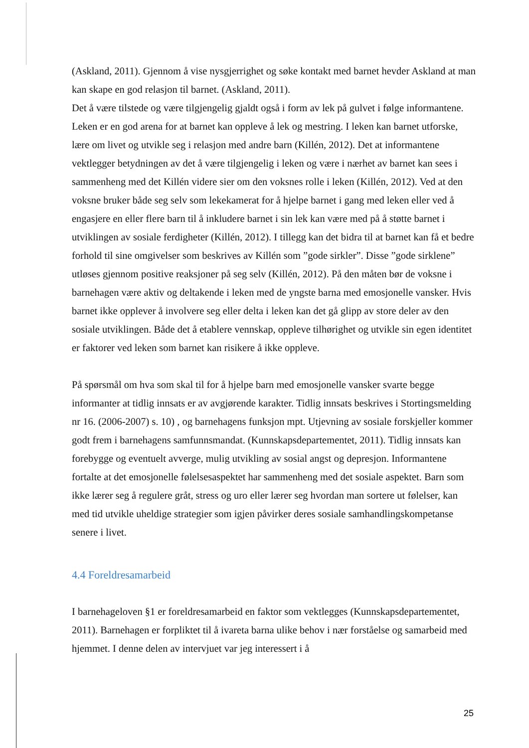(Askland, 2011). Gjennom å vise nysgjerrighet og søke kontakt med barnet hevder Askland at man kan skape en god relasjon til barnet. (Askland, 2011).
Det å være tilstede og være tilgjengelig gjaldt også i form av lek på gulvet i følge informantene. Leken er en god arena for at barnet kan oppleve å lek og mestring. I leken kan barnet utforske, lære om livet og utvikle seg i relasjon med andre barn (Killén, 2012). Det at informantene vektlegger betydningen av det å være tilgjengelig i leken og være i nærhet av barnet kan sees i sammenheng med det Killén videre sier om den voksnes rolle i leken (Killén, 2012). Ved at den voksne bruker både seg selv som lekekamerat for å hjelpe barnet i gang med leken eller ved å engasjere en eller flere barn til å inkludere barnet i sin lek kan være med på å støtte barnet i utviklingen av sosiale ferdigheter (Killén, 2012). I tillegg kan det bidra til at barnet kan få et bedre forhold til sine omgivelser som beskrives av Killén som ”gode sirkler”. Disse ”gode sirklene” utløses gjennom positive reaksjoner på seg selv (Killén, 2012). På den måten bør de voksne i barnehagen være aktiv og deltakende i leken med de yngste barna med emosjonelle vansker. Hvis barnet ikke opplever å involvere seg eller delta i leken kan det gå glipp av store deler av den sosiale utviklingen. Både det å etablere vennskap, oppleve tilhørighet og utvikle sin egen identitet er faktorer ved leken som barnet kan risikere å ikke oppleve.
På spørsmål om hva som skal til for å hjelpe barn med emosjonelle vansker svarte begge informanter at tidlig innsats er av avgjørende karakter. Tidlig innsats beskrives i Stortingsmelding nr 16. (2006-2007) s. 10) , og barnehagens funksjon mpt. Utjevning av sosiale forskjeller kommer godt frem i barnehagens samfunnsmandat. (Kunnskapsdepartementet, 2011). Tidlig innsats kan forebygge og eventuelt avverge, mulig utvikling av sosial angst og depresjon. Informantene fortalte at det emosjonelle følelsesaspektet har sammenheng med det sosiale aspektet. Barn som ikke lærer seg å regulere gråt, stress og uro eller lærer seg hvordan man sortere ut følelser, kan med tid utvikle uheldige strategier som igjen påvirker deres sosiale samhandlingskompetanse senere i livet.
4.4 Foreldresamarbeid
I barnehageloven §1 er foreldresamarbeid en faktor som vektlegges (Kunnskapsdepartementet, 2011). Barnehagen er forpliktet til å ivareta barna ulike behov i nær forståelse og samarbeid med hjemmet. I denne delen av intervjuet var jeg interessert i å
25